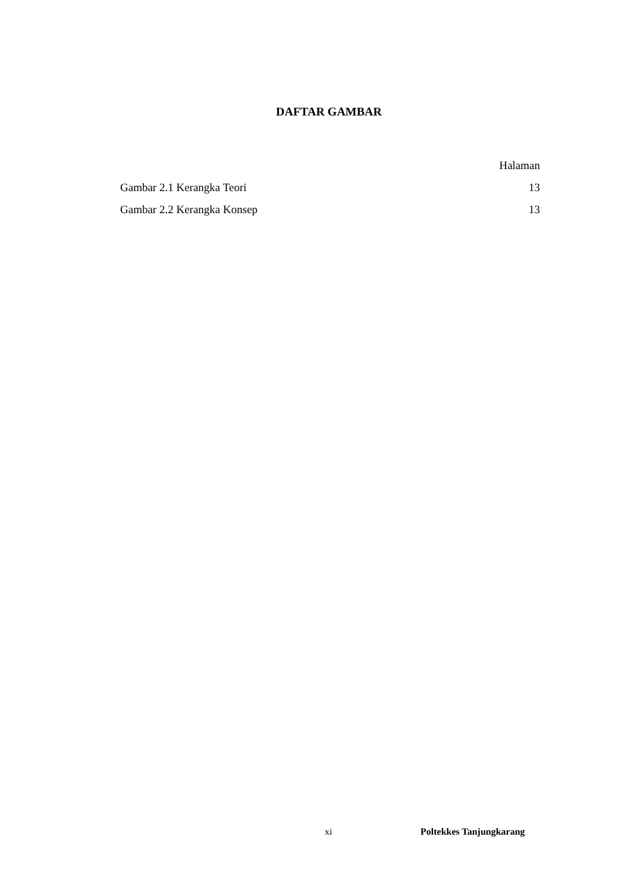DAFTAR GAMBAR
Halaman
Gambar 2.1 Kerangka Teori 13
Gambar 2.2 Kerangka Konsep 13
xi Poltekkes Tanjungkarang